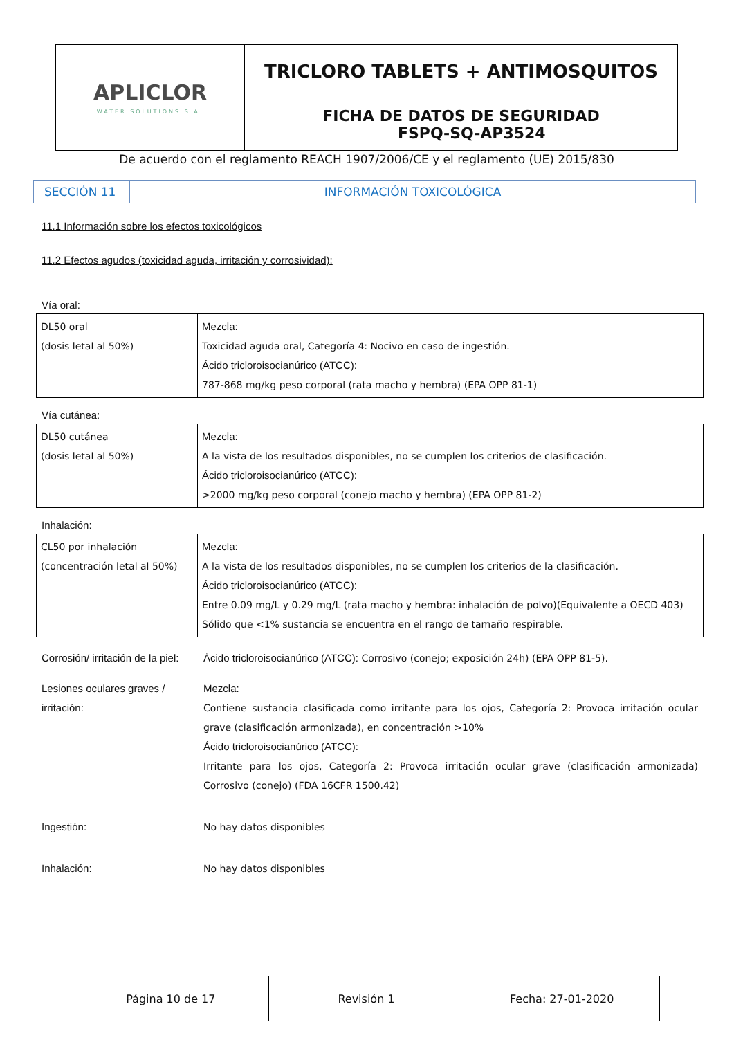| APLICLOR WATER SOLUTIONS S.A. | TRICLORO TABLETS + ANTIMOSQUITOS |
| | FICHA DE DATOS DE SEGURIDAD FSPQ-SQ-AP3524 |
| De acuerdo con el reglamento REACH 1907/2006/CE y el reglamento (UE) 2015/830 | |
| SECCIÓN 11 | INFORMACIÓN TOXICOLÓGICA |
11.1 Información sobre los efectos toxicológicos
11.2 Efectos agudos (toxicidad aguda, irritación y corrosividad):
Vía oral:
| DL50 oral (dosis letal al 50%) | Mezcla: Toxicidad aguda oral, Categoría 4: Nocivo en caso de ingestión. Ácido tricloroisocianúrico (ATCC): 787-868 mg/kg peso corporal (rata macho y hembra) (EPA OPP 81-1) |
Vía cutánea:
| DL50 cutánea (dosis letal al 50%) | Mezcla: A la vista de los resultados disponibles, no se cumplen los criterios de clasificación. Ácido tricloroisocianúrico (ATCC): >2000 mg/kg peso corporal (conejo macho y hembra) (EPA OPP 81-2) |
Inhalación:
| CL50 por inhalación (concentración letal al 50%) | Mezcla: A la vista de los resultados disponibles, no se cumplen los criterios de la clasificación. Ácido tricloroisocianúrico (ATCC): Entre 0.09 mg/L y 0.29 mg/L (rata macho y hembra: inhalación de polvo)(Equivalente a OECD 403) Sólido que <1% sustancia se encuentra en el rango de tamaño respirable. |
Corrosión/ irritación de la piel:
Ácido tricloroisocianúrico (ATCC): Corrosivo (conejo; exposición 24h) (EPA OPP 81-5).
Lesiones oculares graves / irritación:
Mezcla:
Contiene sustancia clasificada como irritante para los ojos, Categoría 2: Provoca irritación ocular grave (clasificación armonizada), en concentración >10%
Ácido tricloroisocianúrico (ATCC):
Irritante para los ojos, Categoría 2: Provoca irritación ocular grave (clasificación armonizada) Corrosivo (conejo) (FDA 16CFR 1500.42)
Ingestión: No hay datos disponibles
Inhalación: No hay datos disponibles
| Página 10 de 17 | Revisión 1 | Fecha: 27-01-2020 |